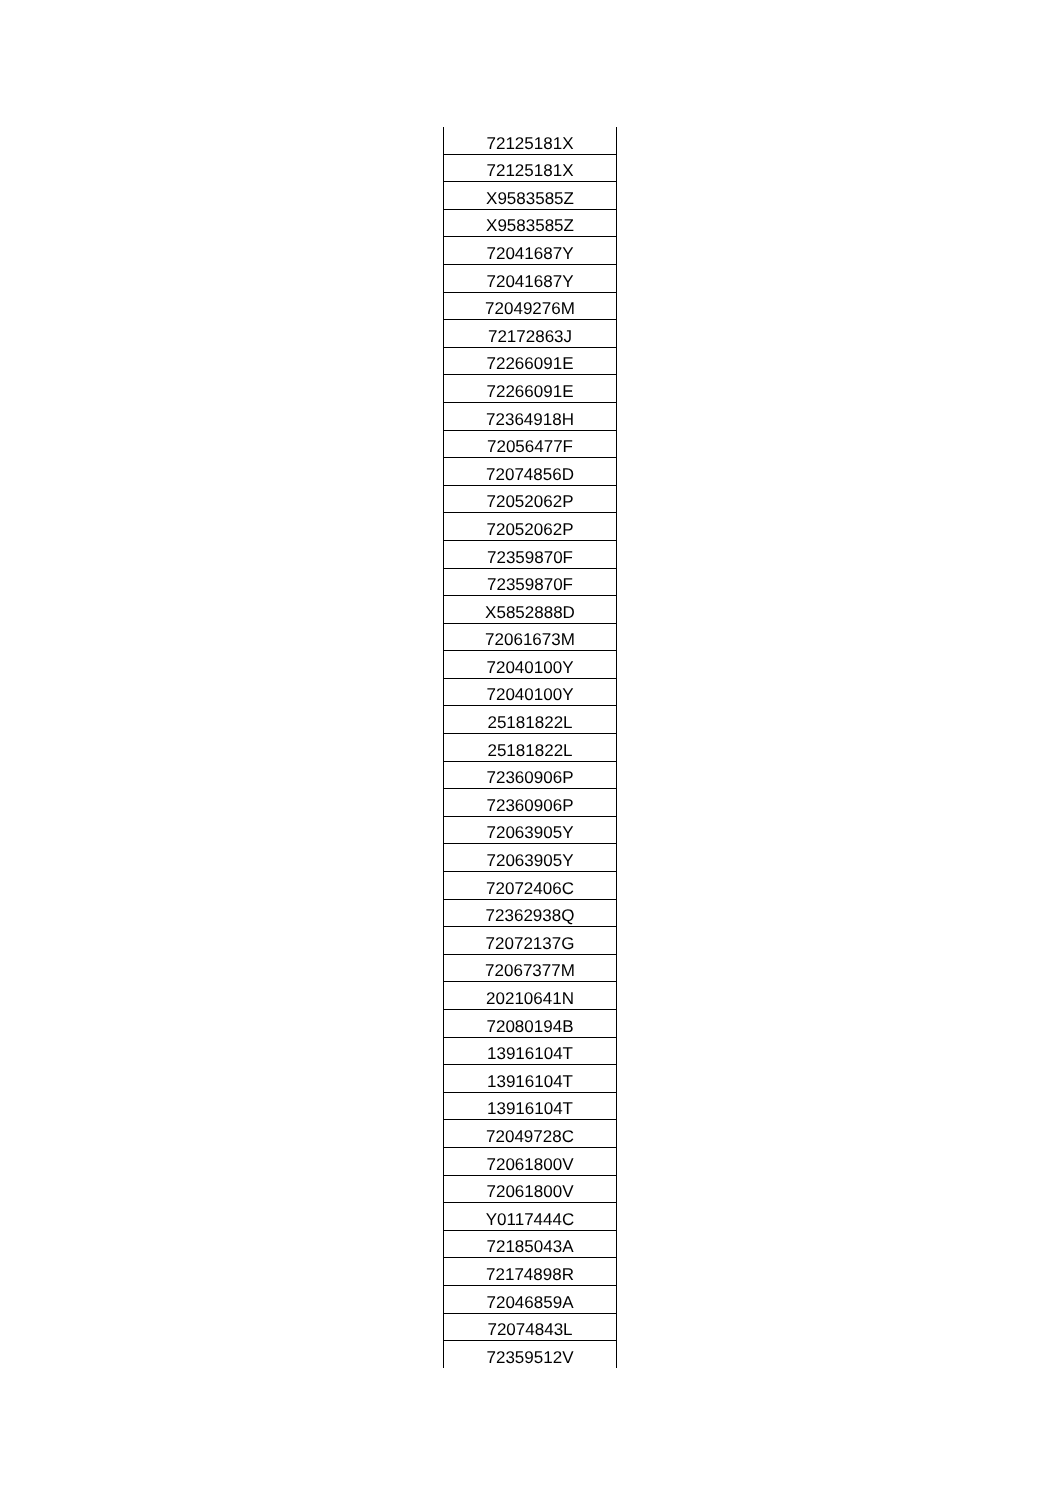| 72125181X |
| 72125181X |
| X9583585Z |
| X9583585Z |
| 72041687Y |
| 72041687Y |
| 72049276M |
| 72172863J |
| 72266091E |
| 72266091E |
| 72364918H |
| 72056477F |
| 72074856D |
| 72052062P |
| 72052062P |
| 72359870F |
| 72359870F |
| X5852888D |
| 72061673M |
| 72040100Y |
| 72040100Y |
| 25181822L |
| 25181822L |
| 72360906P |
| 72360906P |
| 72063905Y |
| 72063905Y |
| 72072406C |
| 72362938Q |
| 72072137G |
| 72067377M |
| 20210641N |
| 72080194B |
| 13916104T |
| 13916104T |
| 13916104T |
| 72049728C |
| 72061800V |
| 72061800V |
| Y0117444C |
| 72185043A |
| 72174898R |
| 72046859A |
| 72074843L |
| 72359512V |